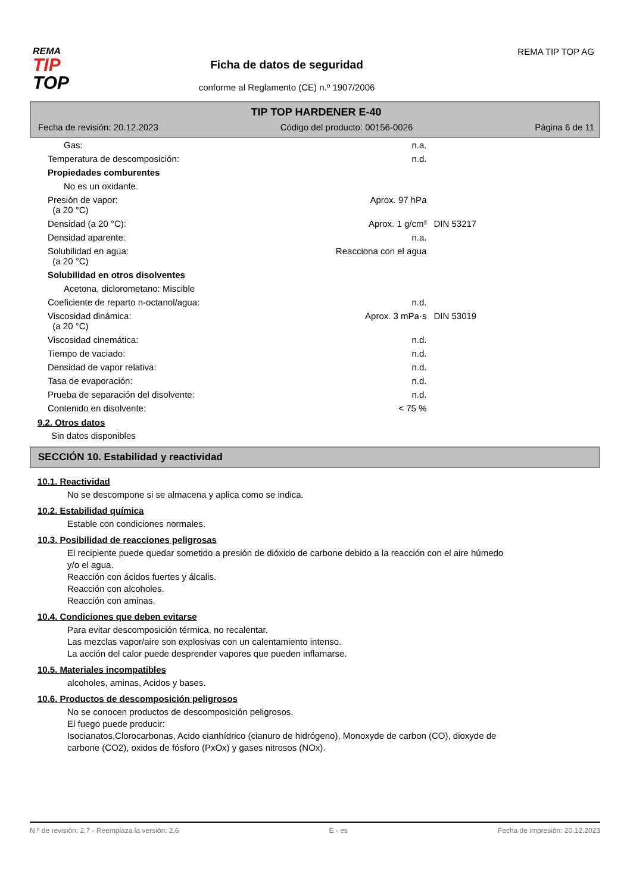REMA
TIP
TOP
Ficha de datos de seguridad
conforme al Reglamento (CE) n.º 1907/2006
REMA TIP TOP AG
TIP TOP HARDENER E-40
Fecha de revisión: 20.12.2023 Código del producto: 00156-0026 Página 6 de 11
| Gas: | n.a. | |
| Temperatura de descomposición: | n.d. | |
| Propiedades comburentes | | |
| No es un oxidante. | | |
| Presión de vapor: (a 20 °C) | Aprox. 97 hPa | |
| Densidad (a 20 °C): | Aprox. 1 g/cm³ | DIN 53217 |
| Densidad aparente: | n.a. | |
| Solubilidad en agua: (a 20 °C) | Reacciona con el agua | |
| Solubilidad en otros disolventes | | |
| Acetona, diclorometano: Miscible | | |
| Coeficiente de reparto n-octanol/agua: | n.d. | |
| Viscosidad dinámica: (a 20 °C) | Aprox. 3 mPa·s | DIN 53019 |
| Viscosidad cinemática: | n.d. | |
| Tiempo de vaciado: | n.d. | |
| Densidad de vapor relativa: | n.d. | |
| Tasa de evaporación: | n.d. | |
| Prueba de separación del disolvente: | n.d. | |
| Contenido en disolvente: | < 75 % | |
9.2. Otros datos
Sin datos disponibles
SECCIÓN 10. Estabilidad y reactividad
10.1. Reactividad
No se descompone si se almacena y aplica como se indica.
10.2. Estabilidad química
Estable con condiciones normales.
10.3. Posibilidad de reacciones peligrosas
El recipiente puede quedar sometido a presión de dióxido de carbone debido a la reacción con el aire húmedo
y/o el agua.
Reacción con ácidos fuertes y álcalis.
Reacción con alcoholes.
Reacción con aminas.
10.4. Condiciones que deben evitarse
Para evitar descomposición térmica, no recalentar.
Las mezclas vapor/aire son explosivas con un calentamiento intenso.
La acción del calor puede desprender vapores que pueden inflamarse.
10.5. Materiales incompatibles
alcoholes, aminas, Acidos y bases.
10.6. Productos de descomposición peligrosos
No se conocen productos de descomposición peligrosos.
El fuego puede producir:
Isocianatos,Clorocarbonas, Acido cianhídrico (cianuro de hidrógeno), Monoxyde de carbon (CO), dioxyde de
carbone (CO2), oxidos de fósforo (PxOx) y gases nitrosos (NOx).
N.º de revisión: 2,7 - Reemplaza la versión: 2,6 E - es Fecha de impresión: 20.12.2023